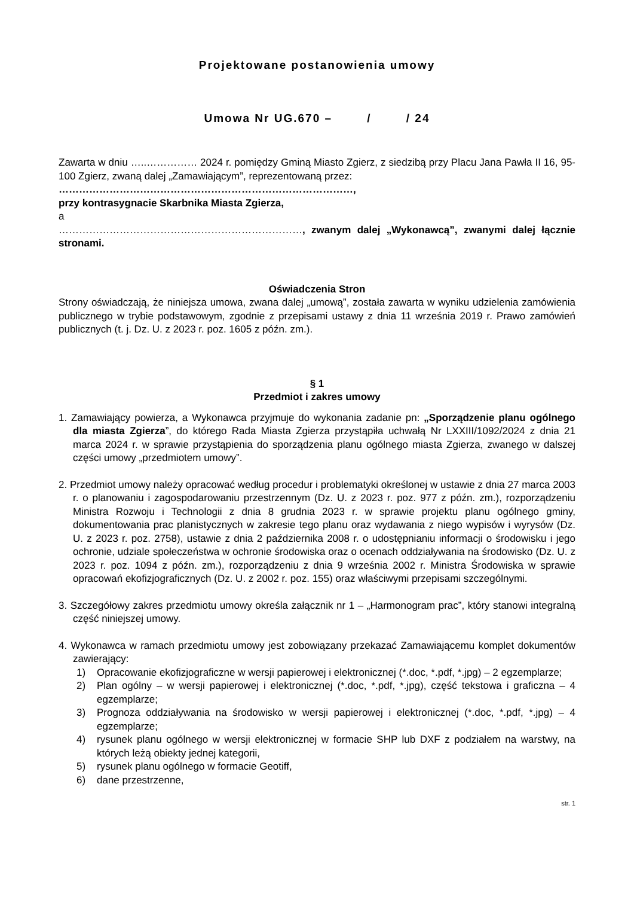Projektowane postanowienia umowy
Umowa Nr UG.670 – / / 24
Zawarta w dniu …..…………… 2024 r. pomiędzy Gminą Miasto Zgierz, z siedzibą przy Placu Jana Pawła II 16, 95-100 Zgierz, zwaną dalej „Zamawiającym”, reprezentowaną przez:
……………………………………………………………………………,
przy kontrasygnacie Skarbnika Miasta Zgierza,
a
………………………………………………………………, zwanym dalej „Wykonawcą”, zwanymi dalej łącznie stronami.
Oświadczenia Stron
Strony oświadczają, że niniejsza umowa, zwana dalej „umową”, została zawarta w wyniku udzielenia zamówienia publicznego w trybie podstawowym, zgodnie z przepisami ustawy z dnia 11 września 2019 r. Prawo zamówień publicznych (t. j. Dz. U. z 2023 r. poz. 1605 z późn. zm.).
§ 1
Przedmiot i zakres umowy
1. Zamawiający powierza, a Wykonawca przyjmuje do wykonania zadanie pn: „Sporządzenie planu ogólnego dla miasta Zgierza”, do którego Rada Miasta Zgierza przystąpiła uchwałą Nr LXXIII/1092/2024 z dnia 21 marca 2024 r. w sprawie przystąpienia do sporządzenia planu ogólnego miasta Zgierza, zwanego w dalszej części umowy „przedmiotem umowy”.
2. Przedmiot umowy należy opracować według procedur i problematyki określonej w ustawie z dnia 27 marca 2003 r. o planowaniu i zagospodarowaniu przestrzennym (Dz. U. z 2023 r. poz. 977 z późn. zm.), rozporządzeniu Ministra Rozwoju i Technologii z dnia 8 grudnia 2023 r. w sprawie projektu planu ogólnego gminy, dokumentowania prac planistycznych w zakresie tego planu oraz wydawania z niego wypisów i wyrysów (Dz. U. z 2023 r. poz. 2758), ustawie z dnia 2 października 2008 r. o udostępnianiu informacji o środowisku i jego ochronie, udziale społeczeństwa w ochronie środowiska oraz o ocenach oddziaływania na środowisko (Dz. U. z 2023 r. poz. 1094 z późn. zm.), rozporządzeniu z dnia 9 września 2002 r. Ministra Środowiska w sprawie opracowań ekofizjograficznych (Dz. U. z 2002 r. poz. 155) oraz właściwymi przepisami szczególnymi.
3. Szczegółowy zakres przedmiotu umowy określa załącznik nr 1 – „Harmonogram prac”, który stanowi integralną część niniejszej umowy.
4. Wykonawca w ramach przedmiotu umowy jest zobowiązany przekazać Zamawiającemu komplet dokumentów zawierający:
1) Opracowanie ekofizjograficzne w wersji papierowej i elektronicznej (*.doc, *.pdf, *.jpg) – 2 egzemplarze;
2) Plan ogólny – w wersji papierowej i elektronicznej (*.doc, *.pdf, *.jpg), część tekstowa i graficzna – 4 egzemplarze;
3) Prognoza oddziaływania na środowisko w wersji papierowej i elektronicznej (*.doc, *.pdf, *.jpg) – 4 egzemplarze;
4) rysunek planu ogólnego w wersji elektronicznej w formacie SHP lub DXF z podziałem na warstwy, na których leżą obiekty jednej kategorii,
5) rysunek planu ogólnego w formacie Geotiff,
6) dane przestrzenne,
str. 1